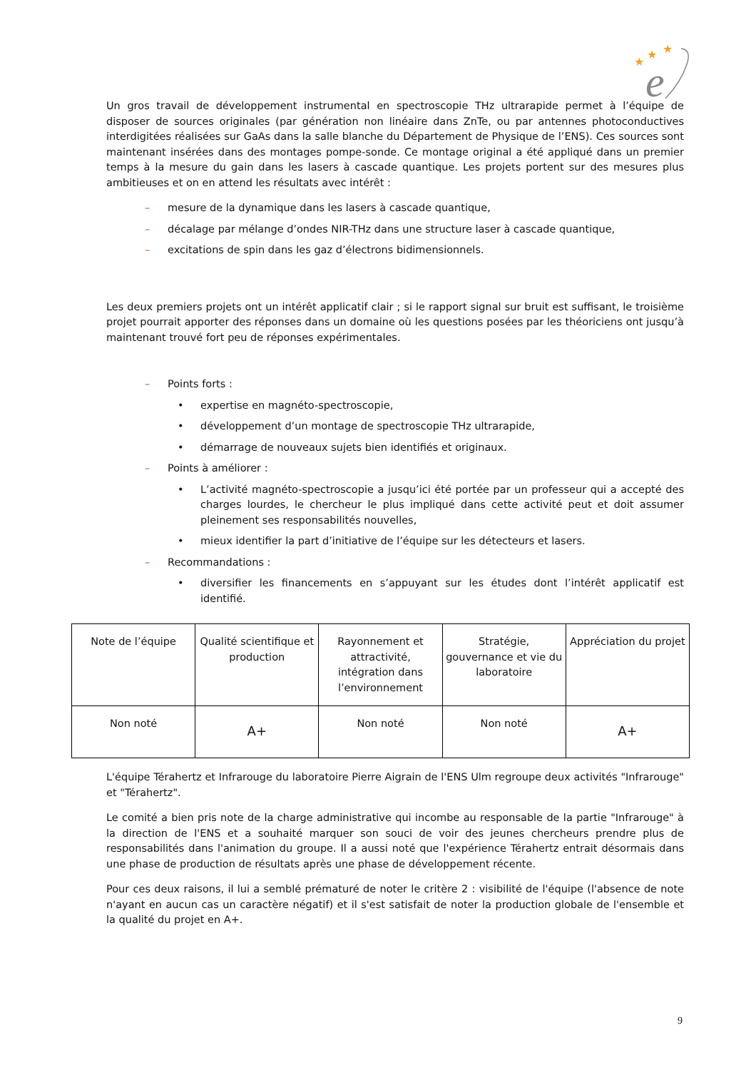e
★
★
★
Un gros travail de développement instrumental en spectroscopie THz ultrarapide permet à l’équipe de disposer de sources originales (par génération non linéaire dans ZnTe, ou par antennes photoconductives interdigitées réalisées sur GaAs dans la salle blanche du Département de Physique de l’ENS). Ces sources sont maintenant insérées dans des montages pompe-sonde. Ce montage original a été appliqué dans un premier temps à la mesure du gain dans les lasers à cascade quantique. Les projets portent sur des mesures plus ambitieuses et on en attend les résultats avec intérêt :
– mesure de la dynamique dans les lasers à cascade quantique,
– décalage par mélange d’ondes NIR-THz dans une structure laser à cascade quantique,
– excitations de spin dans les gaz d’électrons bidimensionnels.
Les deux premiers projets ont un intérêt applicatif clair ; si le rapport signal sur bruit est suffisant, le troisième projet pourrait apporter des réponses dans un domaine où les questions posées par les théoriciens ont jusqu’à maintenant trouvé fort peu de réponses expérimentales.
– Points forts :
• expertise en magnéto-spectroscopie,
• développement d’un montage de spectroscopie THz ultrarapide,
• démarrage de nouveaux sujets bien identifiés et originaux.
– Points à améliorer :
• L’activité magnéto-spectroscopie a jusqu’ici été portée par un professeur qui a accepté des charges lourdes, le chercheur le plus impliqué dans cette activité peut et doit assumer pleinement ses responsabilités nouvelles,
• mieux identifier la part d’initiative de l’équipe sur les détecteurs et lasers.
– Recommandations :
• diversifier les financements en s’appuyant sur les études dont l’intérêt applicatif est identifié.
| Note de l’équipe | Qualité scientifique et production | Rayonnement et attractivité, intégration dans l’environnement | Stratégie, gouvernance et vie du laboratoire | Appréciation du projet |
| Non noté | A+ | Non noté | Non noté | A+ |
L'équipe Térahertz et Infrarouge du laboratoire Pierre Aigrain de l'ENS Ulm regroupe deux activités "Infrarouge" et "Térahertz".
Le comité a bien pris note de la charge administrative qui incombe au responsable de la partie "Infrarouge" à la direction de l'ENS et a souhaité marquer son souci de voir des jeunes chercheurs prendre plus de responsabilités dans l'animation du groupe. Il a aussi noté que l'expérience Térahertz entrait désormais dans une phase de production de résultats après une phase de développement récente.
Pour ces deux raisons, il lui a semblé prématuré de noter le critère 2 : visibilité de l'équipe (l'absence de note n'ayant en aucun cas un caractère négatif) et il s'est satisfait de noter la production globale de l'ensemble et la qualité du projet en A+.
9